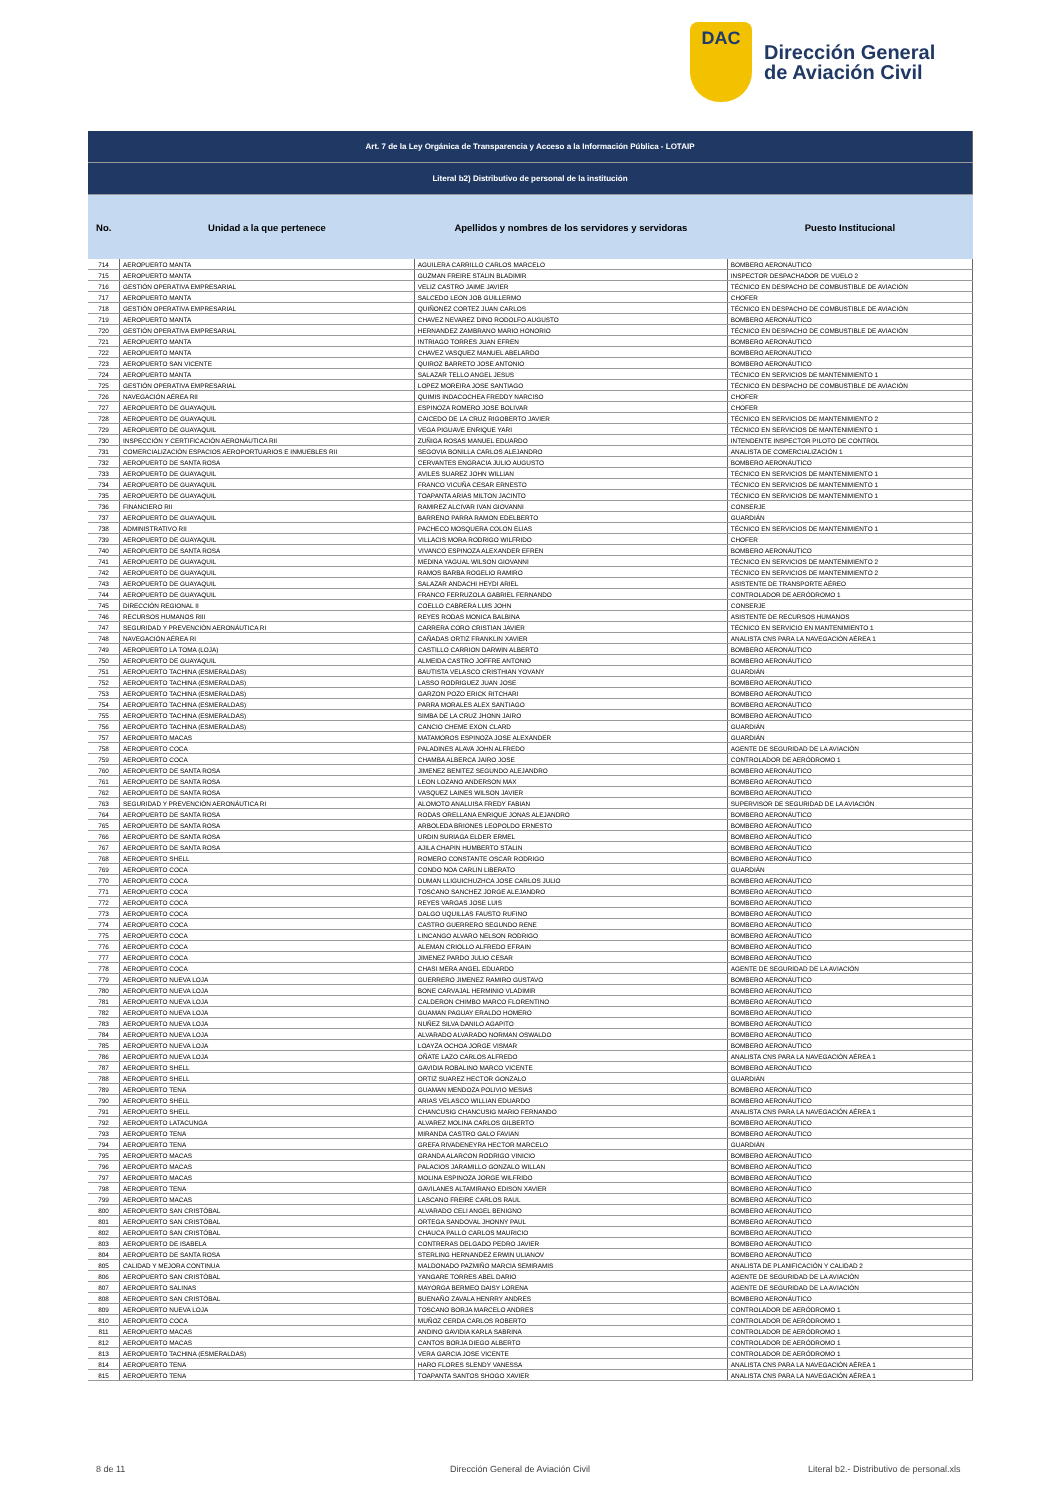DAC
Dirección General
de Aviación Civil
| Art. 7 de la Ley Orgánica de Transparencia y Acceso a la Información Pública - LOTAIP | | | |
| Literal b2) Distributivo de personal de la institución | | | |
| No. | Unidad a la que pertenece | Apellidos y nombres de los servidores y servidoras | Puesto Institucional |
| 714 | AEROPUERTO MANTA | AGUILERA CARRILLO CARLOS MARCELO | BOMBERO AERONÁUTICO |
| 715 | AEROPUERTO MANTA | GUZMAN FREIRE STALIN BLADIMIR | INSPECTOR DESPACHADOR DE VUELO 2 |
| 716 | GESTIÓN OPERATIVA EMPRESARIAL | VELIZ CASTRO JAIME JAVIER | TÉCNICO EN DESPACHO DE COMBUSTIBLE DE AVIACIÓN |
| 717 | AEROPUERTO MANTA | SALCEDO LEON JOB GUILLERMO | CHOFER |
| 718 | GESTIÓN OPERATIVA EMPRESARIAL | QUIÑONEZ CORTEZ JUAN CARLOS | TÉCNICO EN DESPACHO DE COMBUSTIBLE DE AVIACIÓN |
| 719 | AEROPUERTO MANTA | CHAVEZ NEVAREZ DINO RODOLFO AUGUSTO | BOMBERO AERONÁUTICO |
| 720 | GESTIÓN OPERATIVA EMPRESARIAL | HERNANDEZ ZAMBRANO MARIO HONORIO | TÉCNICO EN DESPACHO DE COMBUSTIBLE DE AVIACIÓN |
| 721 | AEROPUERTO MANTA | INTRIAGO TORRES JUAN EFREN | BOMBERO AERONÁUTICO |
| 722 | AEROPUERTO MANTA | CHAVEZ VASQUEZ MANUEL ABELARDO | BOMBERO AERONÁUTICO |
| 723 | AEROPUERTO SAN VICENTE | QUIROZ BARRETO JOSE ANTONIO | BOMBERO AERONÁUTICO |
| 724 | AEROPUERTO MANTA | SALAZAR TELLO ANGEL JESUS | TÉCNICO EN SERVICIOS DE MANTENIMIENTO 1 |
| 725 | GESTIÓN OPERATIVA EMPRESARIAL | LOPEZ MOREIRA JOSE SANTIAGO | TÉCNICO EN DESPACHO DE COMBUSTIBLE DE AVIACIÓN |
| 726 | NAVEGACIÓN AÉREA RII | QUIMIS INDACOCHEA FREDDY NARCISO | CHOFER |
| 727 | AEROPUERTO DE GUAYAQUIL | ESPINOZA ROMERO JOSE BOLIVAR | CHOFER |
| 728 | AEROPUERTO DE GUAYAQUIL | CAICEDO DE LA CRUZ RIGOBERTO JAVIER | TÉCNICO EN SERVICIOS DE MANTENIMIENTO 2 |
| 729 | AEROPUERTO DE GUAYAQUIL | VEGA PIGUAVE ENRIQUE YARI | TÉCNICO EN SERVICIOS DE MANTENIMIENTO 1 |
| 730 | INSPECCIÓN Y CERTIFICACIÓN AERONÁUTICA RII | ZUÑIGA ROSAS MANUEL EDUARDO | INTENDENTE INSPECTOR PILOTO DE CONTROL |
| 731 | COMERCIALIZACIÓN ESPACIOS AEROPORTUARIOS E INMUEBLES RII | SEGOVIA BONILLA CARLOS ALEJANDRO | ANALISTA DE COMERCIALIZACIÓN 1 |
| 732 | AEROPUERTO DE SANTA ROSA | CERVANTES ENGRACIA JULIO AUGUSTO | BOMBERO AERONÁUTICO |
| 733 | AEROPUERTO DE GUAYAQUIL | AVILES SUAREZ JOHN WILLIAN | TÉCNICO EN SERVICIOS DE MANTENIMIENTO 1 |
| 734 | AEROPUERTO DE GUAYAQUIL | FRANCO VICUÑA CESAR ERNESTO | TÉCNICO EN SERVICIOS DE MANTENIMIENTO 1 |
| 735 | AEROPUERTO DE GUAYAQUIL | TOAPANTA ARIAS MILTON JACINTO | TÉCNICO EN SERVICIOS DE MANTENIMIENTO 1 |
| 736 | FINANCIERO RII | RAMIREZ ALCIVAR IVAN GIOVANNI | CONSERJE |
| 737 | AEROPUERTO DE GUAYAQUIL | BARRENO PARRA RAMON EDELBERTO | GUARDIÁN |
| 738 | ADMINISTRATIVO RII | PACHECO MOSQUERA COLON ELIAS | TÉCNICO EN SERVICIOS DE MANTENIMIENTO 1 |
| 739 | AEROPUERTO DE GUAYAQUIL | VILLACIS MORA RODRIGO WILFRIDO | CHOFER |
| 740 | AEROPUERTO DE SANTA ROSA | VIVANCO ESPINOZA ALEXANDER EFREN | BOMBERO AERONÁUTICO |
| 741 | AEROPUERTO DE GUAYAQUIL | MEDINA YAGUAL WILSON GIOVANNI | TÉCNICO EN SERVICIOS DE MANTENIMIENTO 2 |
| 742 | AEROPUERTO DE GUAYAQUIL | RAMOS BARBA ROGELIO RAMIRO | TÉCNICO EN SERVICIOS DE MANTENIMIENTO 2 |
| 743 | AEROPUERTO DE GUAYAQUIL | SALAZAR ANDACHI HEYDI ARIEL | ASISTENTE DE TRANSPORTE AÉREO |
| 744 | AEROPUERTO DE GUAYAQUIL | FRANCO FERRUZOLA GABRIEL FERNANDO | CONTROLADOR DE AERÓDROMO 1 |
| 745 | DIRECCIÓN REGIONAL II | COELLO CABRERA LUIS JOHN | CONSERJE |
| 746 | RECURSOS HUMANOS RIII | REYES RODAS MONICA BALBINA | ASISTENTE DE RECURSOS HUMANOS |
| 747 | SEGURIDAD Y PREVENCIÓN AERONÁUTICA RI | CARRERA CORO CRISTIAN JAVIER | TÉCNICO EN SERVICIO EN MANTENIMIENTO 1 |
| 748 | NAVEGACIÓN AÉREA RI | CAÑADAS ORTIZ FRANKLIN XAVIER | ANALISTA CNS PARA LA NAVEGACIÓN AÉREA 1 |
| 749 | AEROPUERTO LA TOMA (LOJA) | CASTILLO CARRION DARWIN ALBERTO | BOMBERO AERONÁUTICO |
| 750 | AEROPUERTO DE GUAYAQUIL | ALMEIDA CASTRO JOFFRE ANTONIO | BOMBERO AERONÁUTICO |
| 751 | AEROPUERTO TACHINA (ESMERALDAS) | BAUTISTA VELASCO CRISTHIAN YOVANY | GUARDIÁN |
| 752 | AEROPUERTO TACHINA (ESMERALDAS) | LASSO RODRIGUEZ JUAN JOSE | BOMBERO AERONÁUTICO |
| 753 | AEROPUERTO TACHINA (ESMERALDAS) | GARZON POZO ERICK RITCHARI | BOMBERO AERONÁUTICO |
| 754 | AEROPUERTO TACHINA (ESMERALDAS) | PARRA MORALES ALEX SANTIAGO | BOMBERO AERONÁUTICO |
| 755 | AEROPUERTO TACHINA (ESMERALDAS) | SIMBA DE LA CRUZ JHONN JAIRO | BOMBERO AERONÁUTICO |
| 756 | AEROPUERTO TACHINA (ESMERALDAS) | CANCIO CHEME EXON CLARD | GUARDIÁN |
| 757 | AEROPUERTO MACAS | MATAMOROS ESPINOZA JOSE ALEXANDER | GUARDIÁN |
| 758 | AEROPUERTO COCA | PALADINES ALAVA JOHN ALFREDO | AGENTE DE SEGURIDAD DE LA AVIACIÓN |
| 759 | AEROPUERTO COCA | CHAMBA ALBERCA JAIRO JOSE | CONTROLADOR DE AERÓDROMO 1 |
| 760 | AEROPUERTO DE SANTA ROSA | JIMENEZ BENITEZ SEGUNDO ALEJANDRO | BOMBERO AERONÁUTICO |
| 761 | AEROPUERTO DE SANTA ROSA | LEON LOZANO ANDERSON MAX | BOMBERO AERONÁUTICO |
| 762 | AEROPUERTO DE SANTA ROSA | VASQUEZ LAINES WILSON JAVIER | BOMBERO AERONÁUTICO |
| 763 | SEGURIDAD Y PREVENCIÓN AERONÁUTICA RI | ALOMOTO ANALUISA FREDY FABIAN | SUPERVISOR DE SEGURIDAD DE LA AVIACIÓN |
| 764 | AEROPUERTO DE SANTA ROSA | RODAS ORELLANA ENRIQUE JONAS ALEJANDRO | BOMBERO AERONÁUTICO |
| 765 | AEROPUERTO DE SANTA ROSA | ARBOLEDA BRIONES LEOPOLDO ERNESTO | BOMBERO AERONÁUTICO |
| 766 | AEROPUERTO DE SANTA ROSA | URDIN SURIAGA ELDER ERMEL | BOMBERO AERONÁUTICO |
| 767 | AEROPUERTO DE SANTA ROSA | AJILA CHAPIN HUMBERTO STALIN | BOMBERO AERONÁUTICO |
| 768 | AEROPUERTO SHELL | ROMERO CONSTANTE OSCAR RODRIGO | BOMBERO AERONÁUTICO |
| 769 | AEROPUERTO COCA | CONDO NOA CARLIN LIBERATO | GUARDIÁN |
| 770 | AEROPUERTO COCA | DUMAN LLIGUICHUZHCA JOSE CARLOS JULIO | BOMBERO AERONÁUTICO |
| 771 | AEROPUERTO COCA | TOSCANO SANCHEZ JORGE ALEJANDRO | BOMBERO AERONÁUTICO |
| 772 | AEROPUERTO COCA | REYES VARGAS JOSE LUIS | BOMBERO AERONÁUTICO |
| 773 | AEROPUERTO COCA | DALGO UQUILLAS FAUSTO RUFINO | BOMBERO AERONÁUTICO |
| 774 | AEROPUERTO COCA | CASTRO GUERRERO SEGUNDO RENE | BOMBERO AERONÁUTICO |
| 775 | AEROPUERTO COCA | LINCANGO ALVARO NELSON RODRIGO | BOMBERO AERONÁUTICO |
| 776 | AEROPUERTO COCA | ALEMAN CRIOLLO ALFREDO EFRAIN | BOMBERO AERONÁUTICO |
| 777 | AEROPUERTO COCA | JIMENEZ PARDO JULIO CESAR | BOMBERO AERONÁUTICO |
| 778 | AEROPUERTO COCA | CHASI MERA ANGEL EDUARDO | AGENTE DE SEGURIDAD DE LA AVIACIÓN |
| 779 | AEROPUERTO NUEVA LOJA | GUERRERO JIMENEZ RAMIRO GUSTAVO | BOMBERO AERONÁUTICO |
| 780 | AEROPUERTO NUEVA LOJA | BONE CARVAJAL HERMINIO VLADIMIR | BOMBERO AERONÁUTICO |
| 781 | AEROPUERTO NUEVA LOJA | CALDERON CHIMBO MARCO FLORENTINO | BOMBERO AERONÁUTICO |
| 782 | AEROPUERTO NUEVA LOJA | GUAMAN PAGUAY ERALDO HOMERO | BOMBERO AERONÁUTICO |
| 783 | AEROPUERTO NUEVA LOJA | NUÑEZ SILVA DANILO AGAPITO | BOMBERO AERONÁUTICO |
| 784 | AEROPUERTO NUEVA LOJA | ALVARADO ALVARADO NORMAN OSWALDO | BOMBERO AERONÁUTICO |
| 785 | AEROPUERTO NUEVA LOJA | LOAYZA OCHOA JORGE VISMAR | BOMBERO AERONÁUTICO |
| 786 | AEROPUERTO NUEVA LOJA | OÑATE LAZO CARLOS ALFREDO | ANALISTA CNS PARA LA NAVEGACIÓN AÉREA 1 |
| 787 | AEROPUERTO SHELL | GAVIDIA ROBALINO MARCO VICENTE | BOMBERO AERONÁUTICO |
| 788 | AEROPUERTO SHELL | ORTIZ SUAREZ HECTOR GONZALO | GUARDIÁN |
| 789 | AEROPUERTO TENA | GUAMAN MENDOZA POLIVIO MESIAS | BOMBERO AERONÁUTICO |
| 790 | AEROPUERTO SHELL | ARIAS VELASCO WILLIAN EDUARDO | BOMBERO AERONÁUTICO |
| 791 | AEROPUERTO SHELL | CHANCUSIG CHANCUSIG MARIO FERNANDO | ANALISTA CNS PARA LA NAVEGACIÓN AÉREA 1 |
| 792 | AEROPUERTO LATACUNGA | ALVAREZ MOLINA CARLOS GILBERTO | BOMBERO AERONÁUTICO |
| 793 | AEROPUERTO TENA | MIRANDA CASTRO GALO FAVIAN | BOMBERO AERONÁUTICO |
| 794 | AEROPUERTO TENA | GREFA RIVADENEYRA HECTOR MARCELO | GUARDIÁN |
| 795 | AEROPUERTO MACAS | GRANDA ALARCON RODRIGO VINICIO | BOMBERO AERONÁUTICO |
| 796 | AEROPUERTO MACAS | PALACIOS JARAMILLO GONZALO WILLAN | BOMBERO AERONÁUTICO |
| 797 | AEROPUERTO MACAS | MOLINA ESPINOZA JORGE WILFRIDO | BOMBERO AERONÁUTICO |
| 798 | AEROPUERTO TENA | GAVILANES ALTAMIRANO EDISON XAVIER | BOMBERO AERONÁUTICO |
| 799 | AEROPUERTO MACAS | LASCANO FREIRE CARLOS RAUL | BOMBERO AERONÁUTICO |
| 800 | AEROPUERTO SAN CRISTÓBAL | ALVARADO CELI ANGEL BENIGNO | BOMBERO AERONÁUTICO |
| 801 | AEROPUERTO SAN CRISTÓBAL | ORTEGA SANDOVAL JHONNY PAUL | BOMBERO AERONÁUTICO |
| 802 | AEROPUERTO SAN CRISTÓBAL | CHAUCA PALLO CARLOS MAURICIO | BOMBERO AERONÁUTICO |
| 803 | AEROPUERTO DE ISABELA | CONTRERAS DELGADO PEDRO JAVIER | BOMBERO AERONÁUTICO |
| 804 | AEROPUERTO DE SANTA ROSA | STERLING HERNANDEZ ERWIN ULIANOV | BOMBERO AERONÁUTICO |
| 805 | CALIDAD Y MEJORA CONTINUA | MALDONADO PAZMIÑO MARCIA SEMIRAMIS | ANALISTA DE PLANIFICACIÓN Y CALIDAD 2 |
| 806 | AEROPUERTO SAN CRISTÓBAL | YANGARE TORRES ABEL DARIO | AGENTE DE SEGURIDAD DE LA AVIACIÓN |
| 807 | AEROPUERTO SALINAS | MAYORGA BERMEO DAISY LORENA | AGENTE DE SEGURIDAD DE LA AVIACIÓN |
| 808 | AEROPUERTO SAN CRISTÓBAL | BUENAÑO ZAVALA HENRRY ANDRES | BOMBERO AERONÁUTICO |
| 809 | AEROPUERTO NUEVA LOJA | TOSCANO BORJA MARCELO ANDRES | CONTROLADOR DE AERÓDROMO 1 |
| 810 | AEROPUERTO COCA | MUÑOZ CERDA CARLOS ROBERTO | CONTROLADOR DE AERÓDROMO 1 |
| 811 | AEROPUERTO MACAS | ANDINO GAVIDIA KARLA SABRINA | CONTROLADOR DE AERÓDROMO 1 |
| 812 | AEROPUERTO MACAS | CANTOS BORJA DIEGO ALBERTO | CONTROLADOR DE AERÓDROMO 1 |
| 813 | AEROPUERTO TACHINA (ESMERALDAS) | VERA GARCIA JOSE VICENTE | CONTROLADOR DE AERÓDROMO 1 |
| 814 | AEROPUERTO TENA | HARO FLORES SLENDY VANESSA | ANALISTA CNS PARA LA NAVEGACIÓN AÉREA 1 |
| 815 | AEROPUERTO TENA | TOAPANTA SANTOS SHOGO XAVIER | ANALISTA CNS PARA LA NAVEGACIÓN AÉREA 1 |
8 de 11
Dirección General de Aviación Civil
Literal b2.- Distributivo de personal.xls